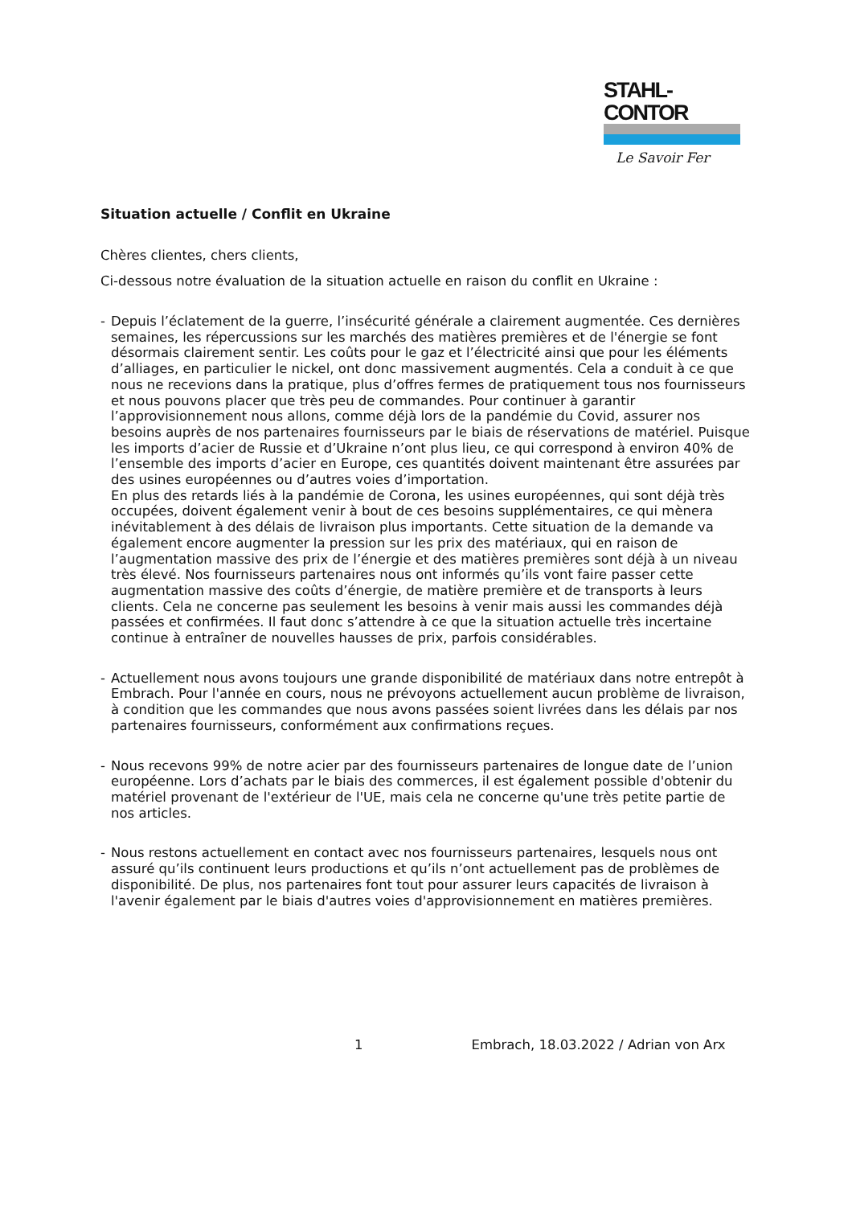STAHL-CONTOR
Le Savoir Fer
Situation actuelle / Conflit en Ukraine
Chères clientes, chers clients,
Ci-dessous notre évaluation de la situation actuelle en raison du conflit en Ukraine :
- Depuis l’éclatement de la guerre, l’insécurité générale a clairement augmentée. Ces dernières semaines, les répercussions sur les marchés des matières premières et de l'énergie se font désormais clairement sentir. Les coûts pour le gaz et l’électricité ainsi que pour les éléments d’alliages, en particulier le nickel, ont donc massivement augmentés. Cela a conduit à ce que nous ne recevions dans la pratique, plus d’offres fermes de pratiquement tous nos fournisseurs et nous pouvons placer que très peu de commandes. Pour continuer à garantir l’approvisionnement nous allons, comme déjà lors de la pandémie du Covid, assurer nos besoins auprès de nos partenaires fournisseurs par le biais de réservations de matériel. Puisque les imports d’acier de Russie et d’Ukraine n’ont plus lieu, ce qui correspond à environ 40% de l’ensemble des imports d’acier en Europe, ces quantités doivent maintenant être assurées par des usines européennes ou d’autres voies d’importation.
En plus des retards liés à la pandémie de Corona, les usines européennes, qui sont déjà très occupées, doivent également venir à bout de ces besoins supplémentaires, ce qui mènera inévitablement à des délais de livraison plus importants. Cette situation de la demande va également encore augmenter la pression sur les prix des matériaux, qui en raison de l’augmentation massive des prix de l’énergie et des matières premières sont déjà à un niveau très élevé. Nos fournisseurs partenaires nous ont informés qu’ils vont faire passer cette augmentation massive des coûts d’énergie, de matière première et de transports à leurs clients. Cela ne concerne pas seulement les besoins à venir mais aussi les commandes déjà passées et confirmées. Il faut donc s’attendre à ce que la situation actuelle très incertaine continue à entraîner de nouvelles hausses de prix, parfois considérables.
- Actuellement nous avons toujours une grande disponibilité de matériaux dans notre entrepôt à Embrach. Pour l'année en cours, nous ne prévoyons actuellement aucun problème de livraison, à condition que les commandes que nous avons passées soient livrées dans les délais par nos partenaires fournisseurs, conformément aux confirmations reçues.
- Nous recevons 99% de notre acier par des fournisseurs partenaires de longue date de l’union européenne. Lors d’achats par le biais des commerces, il est également possible d'obtenir du matériel provenant de l'extérieur de l'UE, mais cela ne concerne qu'une très petite partie de nos articles.
- Nous restons actuellement en contact avec nos fournisseurs partenaires, lesquels nous ont assuré qu’ils continuent leurs productions et qu’ils n’ont actuellement pas de problèmes de disponibilité. De plus, nos partenaires font tout pour assurer leurs capacités de livraison à l'avenir également par le biais d'autres voies d'approvisionnement en matières premières.
1 Embrach, 18.03.2022 / Adrian von Arx